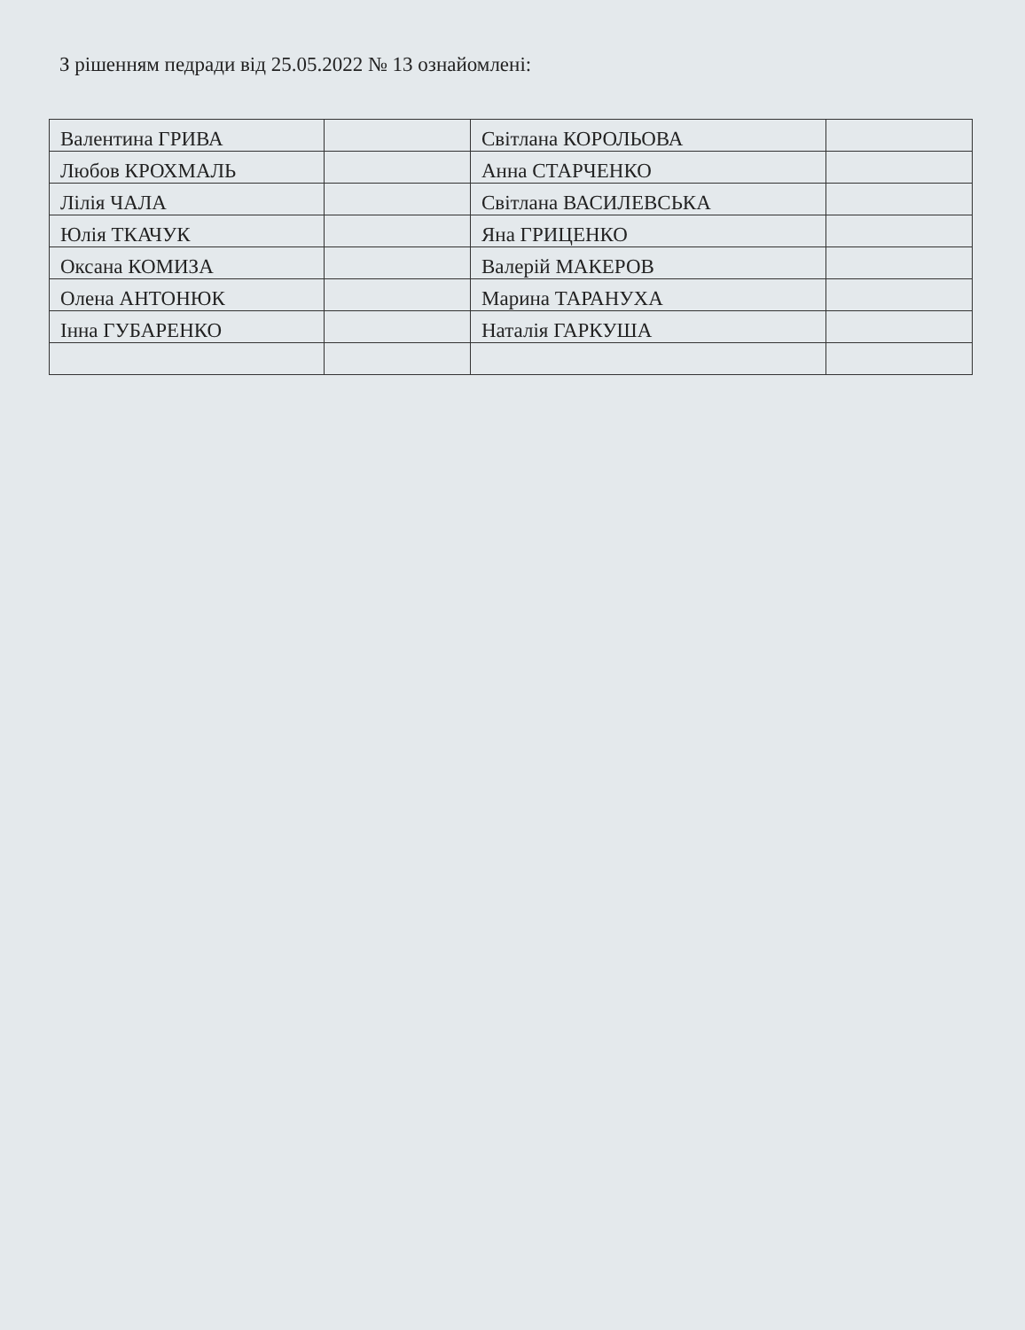З рішенням педради від 25.05.2022 № 13 ознайомлені:
| Валентина ГРИВА | | Світлана КОРОЛЬОВА | |
| Любов КРОХМАЛЬ | | Анна СТАРЧЕНКО | |
| Лілія ЧАЛА | | Світлана ВАСИЛЕВСЬКА | |
| Юлія ТКАЧУК | | Яна ГРИЦЕНКО | |
| Оксана КОМИЗА | | Валерій МАКЕРОВ | |
| Олена АНТОНЮК | | Марина ТАРАНУХА | |
| Інна ГУБАРЕНКО | | Наталія ГАРКУША | |